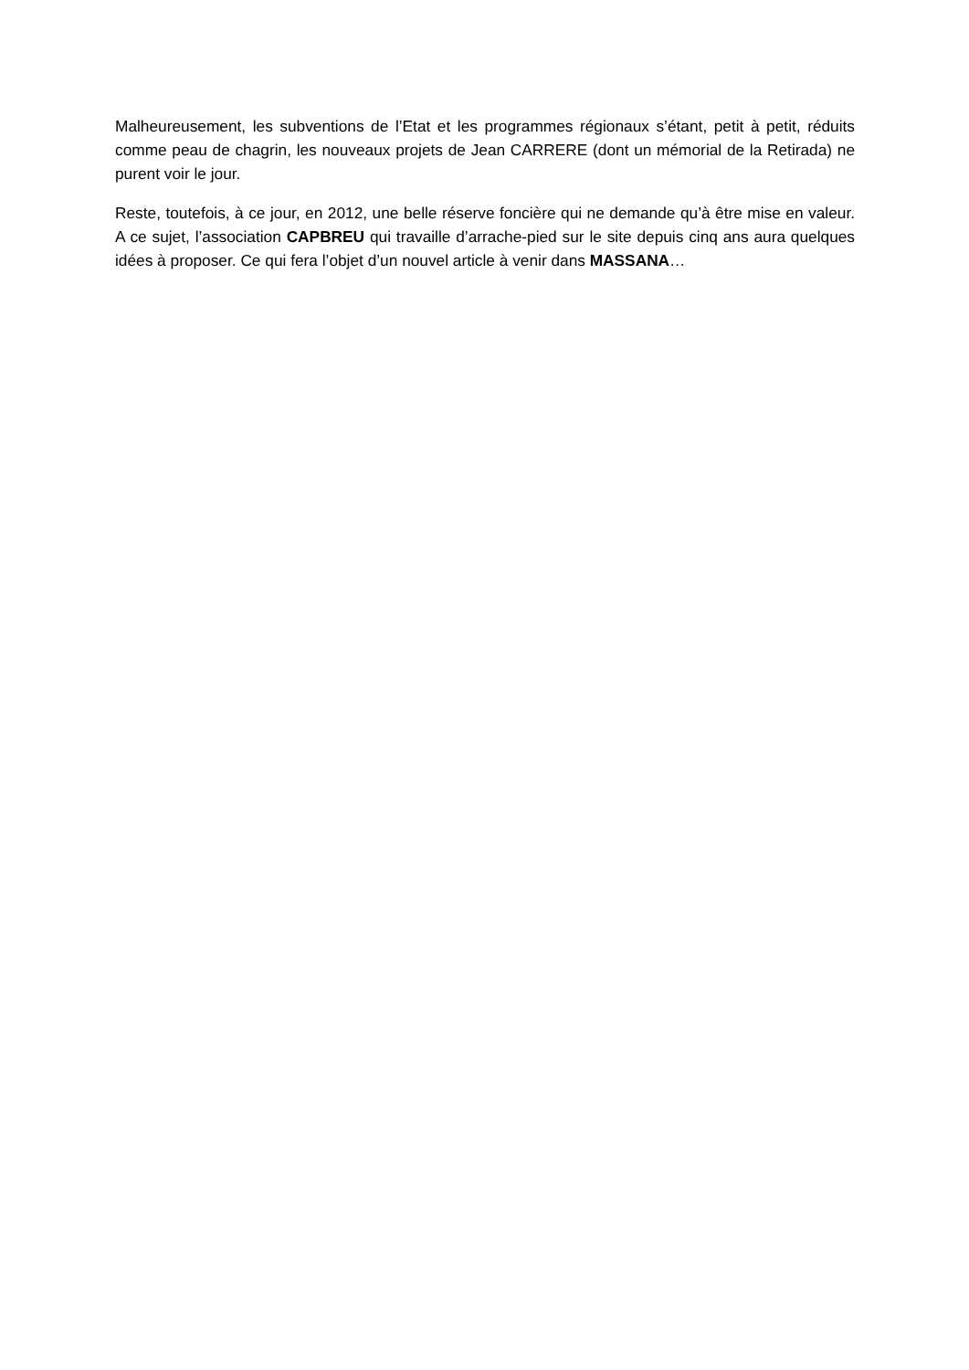Malheureusement, les subventions de l’Etat et les programmes régionaux s’étant, petit à petit, réduits comme peau de chagrin, les nouveaux projets de Jean CARRERE (dont un mémorial de la Retirada) ne purent voir le jour.
Reste, toutefois, à ce jour, en 2012, une belle réserve foncière qui ne demande qu’à être mise en valeur. A ce sujet, l’association CAPBREU qui travaille d’arrache-pied sur le site depuis cinq ans aura quelques idées à proposer. Ce qui fera l’objet d’un nouvel article à venir dans MASSANA…